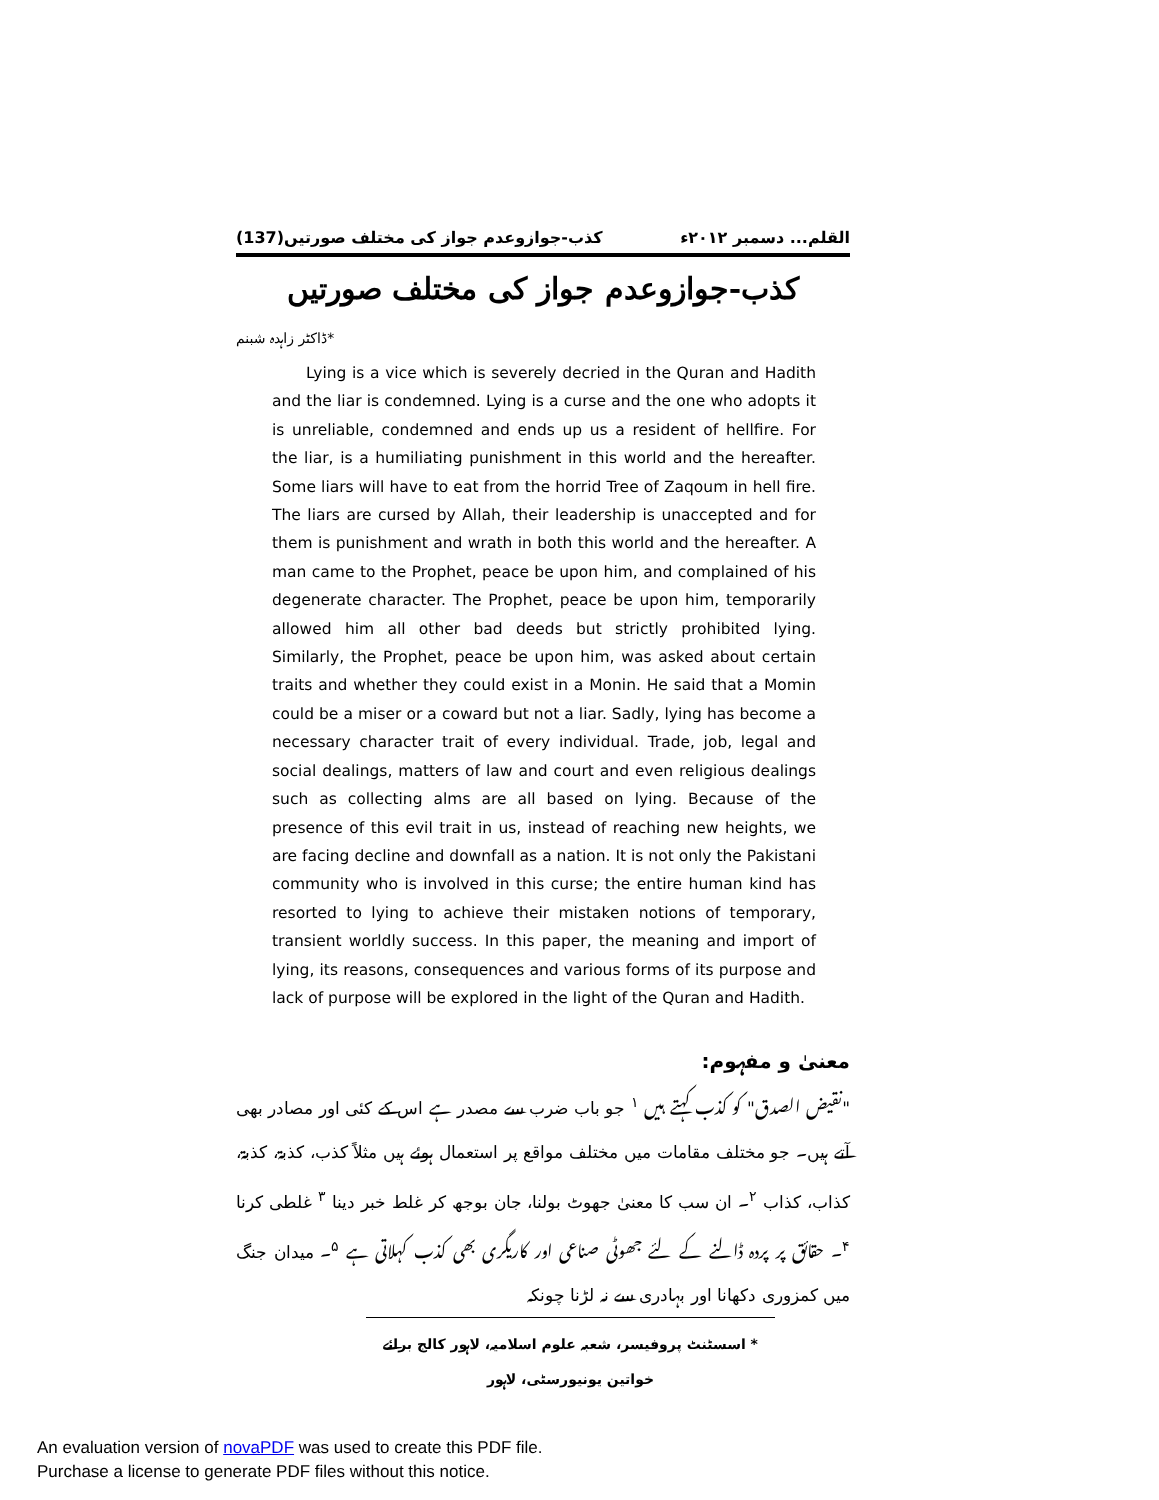القلم... دسمبر ۲۰۱۲ء کذب-جوازوعدم جواز کی مختلف صورتیں(137)
کذب-جوازوعدم جواز کی مختلف صورتیں
*ڈاکٹر زاہدہ شبنم
Lying is a vice which is severely decried in the Quran and Hadith and the liar is condemned. Lying is a curse and the one who adopts it is unreliable, condemned and ends up us a resident of hellfire. For the liar, is a humiliating punishment in this world and the hereafter. Some liars will have to eat from the horrid Tree of Zaqoum in hell fire. The liars are cursed by Allah, their leadership is unaccepted and for them is punishment and wrath in both this world and the hereafter. A man came to the Prophet, peace be upon him, and complained of his degenerate character. The Prophet, peace be upon him, temporarily allowed him all other bad deeds but strictly prohibited lying. Similarly, the Prophet, peace be upon him, was asked about certain traits and whether they could exist in a Monin. He said that a Momin could be a miser or a coward but not a liar. Sadly, lying has become a necessary character trait of every individual. Trade, job, legal and social dealings, matters of law and court and even religious dealings such as collecting alms are all based on lying. Because of the presence of this evil trait in us, instead of reaching new heights, we are facing decline and downfall as a nation. It is not only the Pakistani community who is involved in this curse; the entire human kind has resorted to lying to achieve their mistaken notions of temporary, transient worldly success. In this paper, the meaning and import of lying, its reasons, consequences and various forms of its purpose and lack of purpose will be explored in the light of the Quran and Hadith.
معنیٰ و مفہوم:
"نقیض الصدق" کو کذب کہتے ہیں <sup>۱</sup> جو باب ضرب سے مصدر ہے اس کے کئی اور مصادر بھی آتے ہیں۔ جو مختلف مقامات میں مختلف مواقع پر استعمال ہوئے ہیں مثلاً کذب، کذبۃ، کذبۃ، کذاب، کذاب <sup>۲</sup>۔ ان سب کا معنیٰ جھوٹ بولنا، جان بوجھ کر غلط خبر دینا <sup>۳</sup> غلطی کرنا <sup>۴</sup>۔ حقائق پر پردہ ڈالنے کے لئے جھوٹی صناعی اور کاریگری بھی کذب کہلاتی ہے <sup>۵</sup>۔ میدان جنگ میں کمزوری دکھانا اور بہادری سے نہ لڑنا چونکہ
* اسسٹنٹ پروفیسر، شعبہ علوم اسلامیہ، لاہور کالج برائے خواتین یونیورسٹی، لاہور
An evaluation version of novaPDF was used to create this PDF file.
Purchase a license to generate PDF files without this notice.